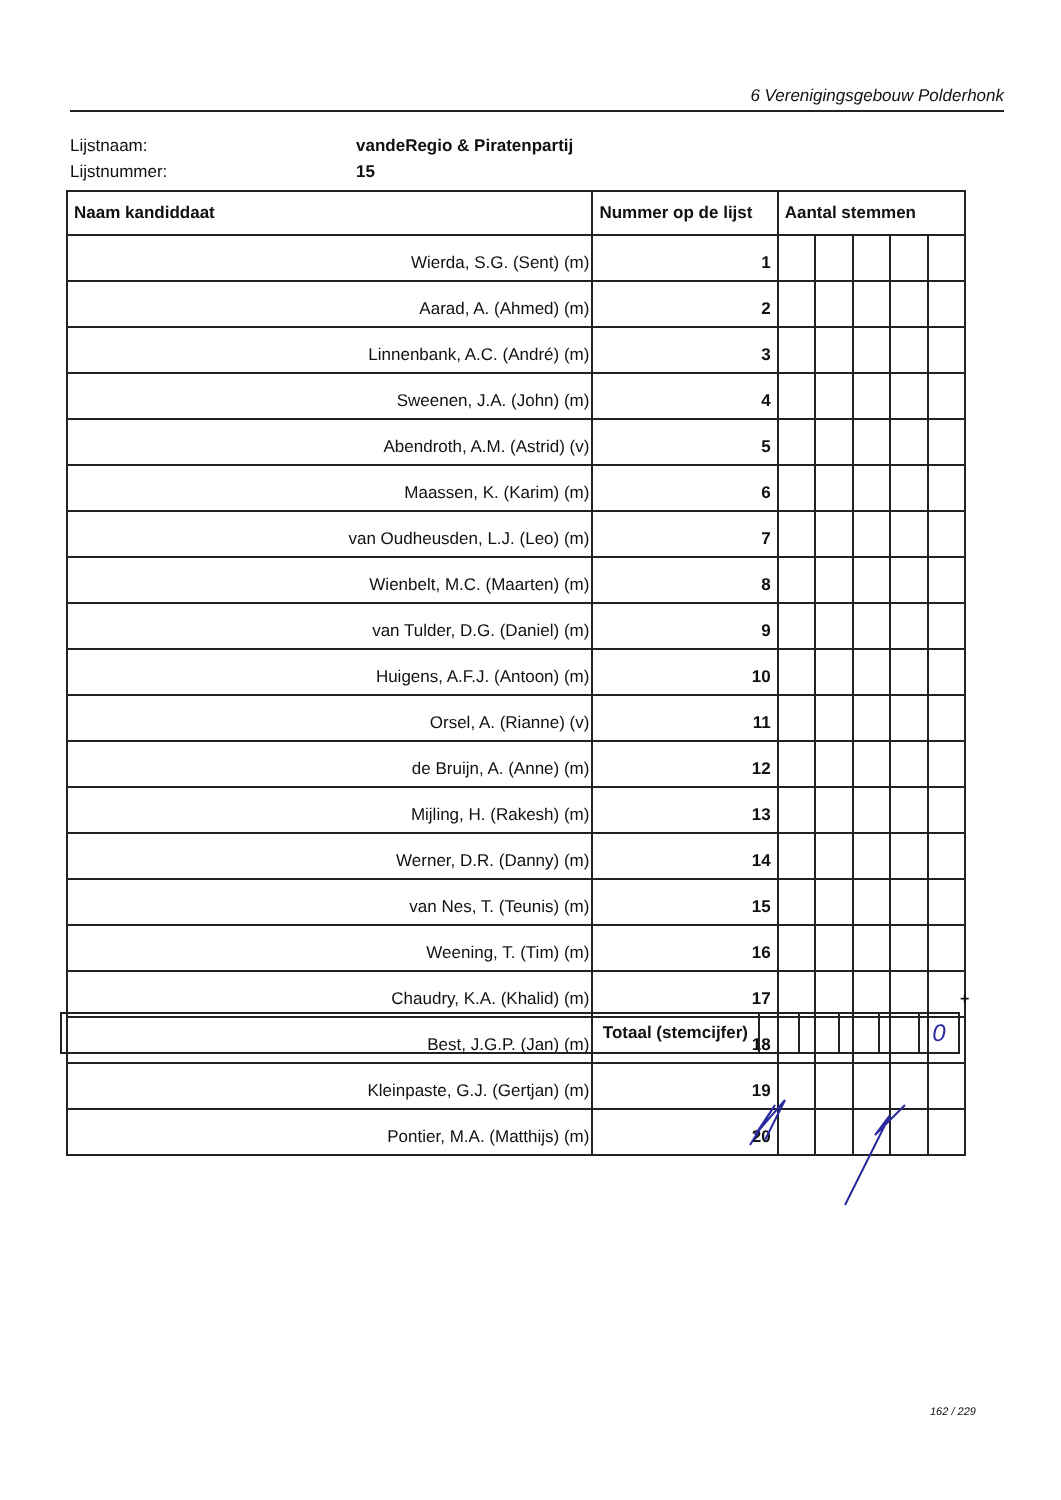6 Verenigingsgebouw Polderhonk
Lijstnaam: vandeRegio & Piratenpartij
Lijstnummer: 15
| Naam kandiddaat | Nummer op de lijst | Aantal stemmen | | | | |
| --- | --- | --- | --- | --- | --- | --- |
| Wierda, S.G. (Sent) (m) | 1 | | | | | |
| Aarad, A. (Ahmed) (m) | 2 | | | | | |
| Linnenbank, A.C. (André) (m) | 3 | | | | | |
| Sweenen, J.A. (John) (m) | 4 | | | | | |
| Abendroth, A.M. (Astrid) (v) | 5 | | | | | |
| Maassen, K. (Karim) (m) | 6 | | | | | |
| van Oudheusden, L.J. (Leo) (m) | 7 | | | | | |
| Wienbelt, M.C. (Maarten) (m) | 8 | | | | | |
| van Tulder, D.G. (Daniel) (m) | 9 | | | | | |
| Huigens, A.F.J. (Antoon) (m) | 10 | | | | | |
| Orsel, A. (Rianne) (v) | 11 | | | | | |
| de Bruijn, A. (Anne) (m) | 12 | | | | | |
| Mijling, H. (Rakesh) (m) | 13 | | | | | |
| Werner, D.R. (Danny) (m) | 14 | | | | | |
| van Nes, T. (Teunis) (m) | 15 | | | | | |
| Weening, T. (Tim) (m) | 16 | | | | | |
| Chaudry, K.A. (Khalid) (m) | 17 | | | | | |
| Best, J.G.P. (Jan) (m) | 18 | | | | | |
| Kleinpaste, G.J. (Gertjan) (m) | 19 | | | | | |
| Pontier, M.A. (Matthijs) (m) | 20 | | | | | |
+
| Totaal (stemcijfer) | | | | | 0 |
162 / 229